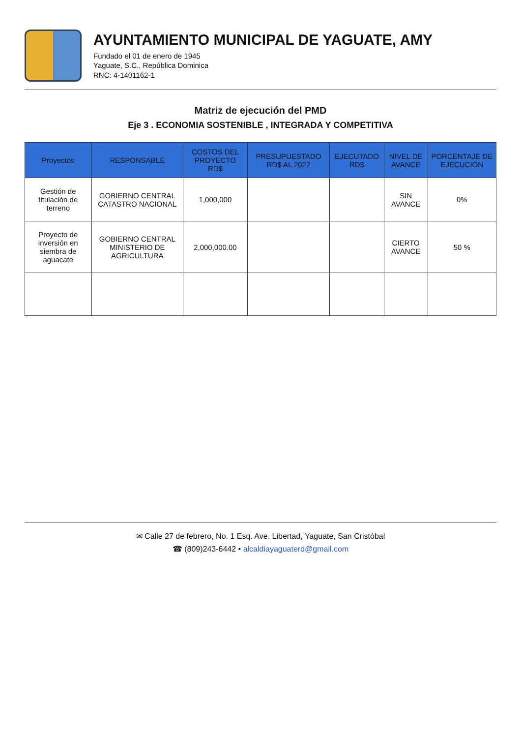AYUNTAMIENTO MUNICIPAL DE YAGUATE, AMY
Fundado el 01 de enero de 1945
Yaguate, S.C., República Dominica
RNC: 4-1401162-1
Matriz de ejecución del PMD
Eje 3 . ECONOMIA SOSTENIBLE , INTEGRADA Y COMPETITIVA
| Proyectos | RESPONSABLE | COSTOS DEL PROYECTO RD$ | PRESUPUESTADO RD$ AL 2022 | EJECUTADO RD$ | NIVEL DE AVANCE | PORCENTAJE DE EJECUCION |
| --- | --- | --- | --- | --- | --- | --- |
| Gestión de titulación de terreno | GOBIERNO CENTRAL CATASTRO NACIONAL | 1,000,000 | | | SIN AVANCE | 0% |
| Proyecto de inversión en siembra de aguacate | GOBIERNO CENTRAL MINISTERIO DE AGRICULTURA | 2,000,000.00 | | | CIERTO AVANCE | 50 % |
✉ Calle 27 de febrero, No. 1 Esq. Ave. Libertad, Yaguate, San Cristóbal
☎ (809)243-6442 • alcaldiayaguaterd@gmail.com